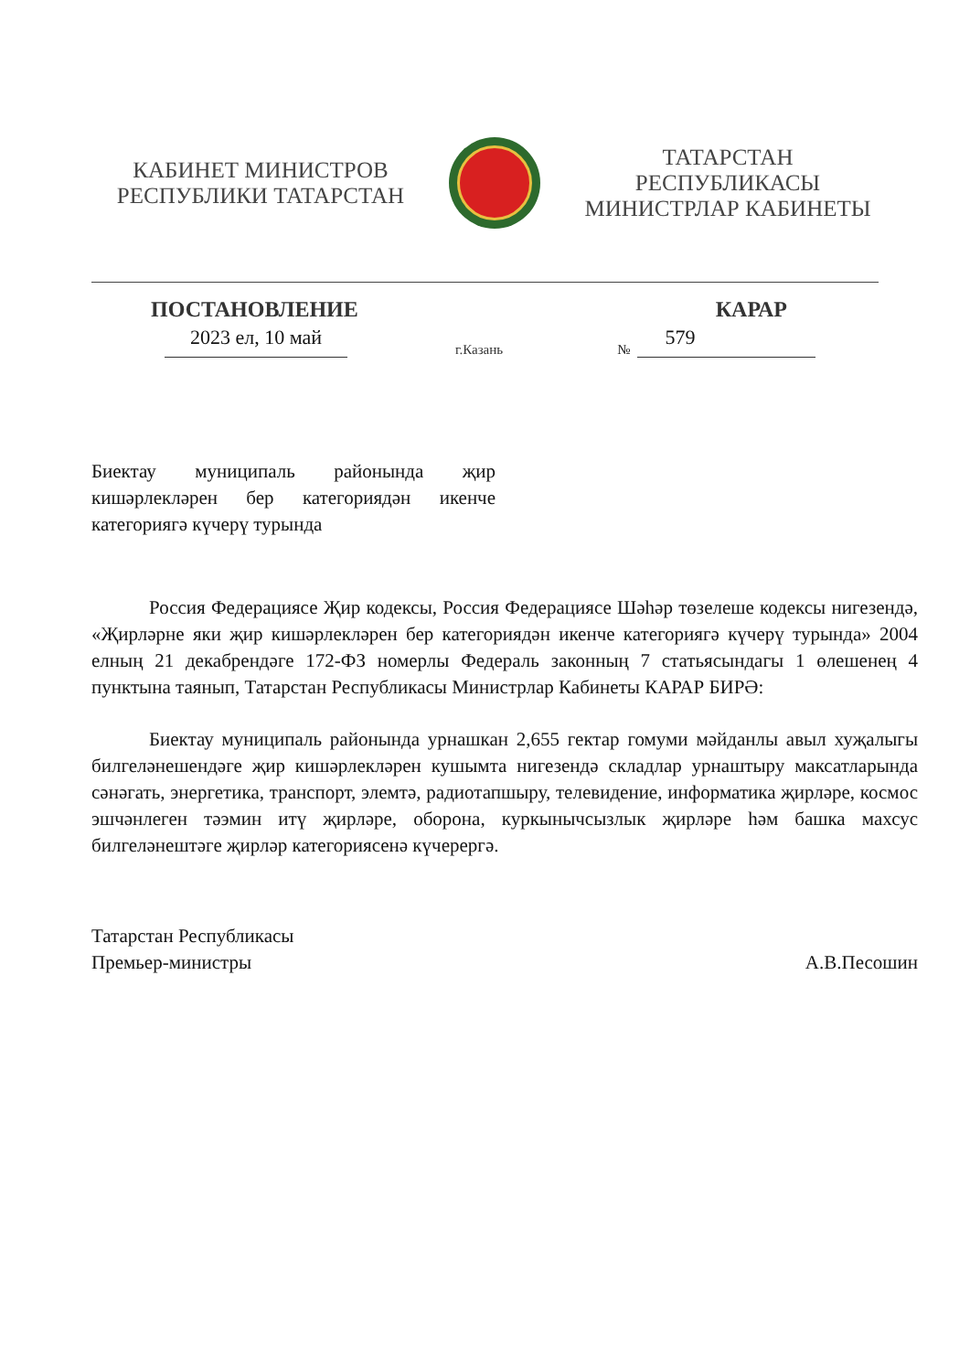КАБИНЕТ МИНИСТРОВ
РЕСПУБЛИКИ ТАТАРСТАН
ТАТАРСТАН РЕСПУБЛИКАСЫ
МИНИСТРЛАР КАБИНЕТЫ
ПОСТАНОВЛЕНИЕ КАРАР
2023 ел, 10 май
г.Казань
№
579
Биектау муниципаль районында җир кишәрлекләрен бер категориядән икенче категориягә күчерү турында
Россия Федерациясе Җир кодексы, Россия Федерациясе Шәһәр төзелеше кодексы нигезендә, «Җирләрне яки җир кишәрлекләрен бер категориядән икенче категориягә күчерү турында» 2004 елның 21 декабрендәге 172-ФЗ номерлы Федераль законның 7 статьясындагы 1 өлешенең 4 пунктына таянып, Татарстан Республикасы Министрлар Кабинеты КАРАР БИРӘ:
Биектау муниципаль районында урнашкан 2,655 гектар гомуми мәйданлы авыл хуҗалыгы билгеләнешендәге җир кишәрлекләрен кушымта нигезендә складлар урнаштыру максатларында сәнәгать, энергетика, транспорт, элемтә, радиотапшыру, телевидение, информатика җирләре, космос эшчәнлеген тәэмин итү җирләре, оборона, куркынычсызлык җирләре һәм башка махсус билгеләнештәге җирләр категориясенә күчерергә.
Татарстан Республикасы
Премьер-министры
А.В.Песошин